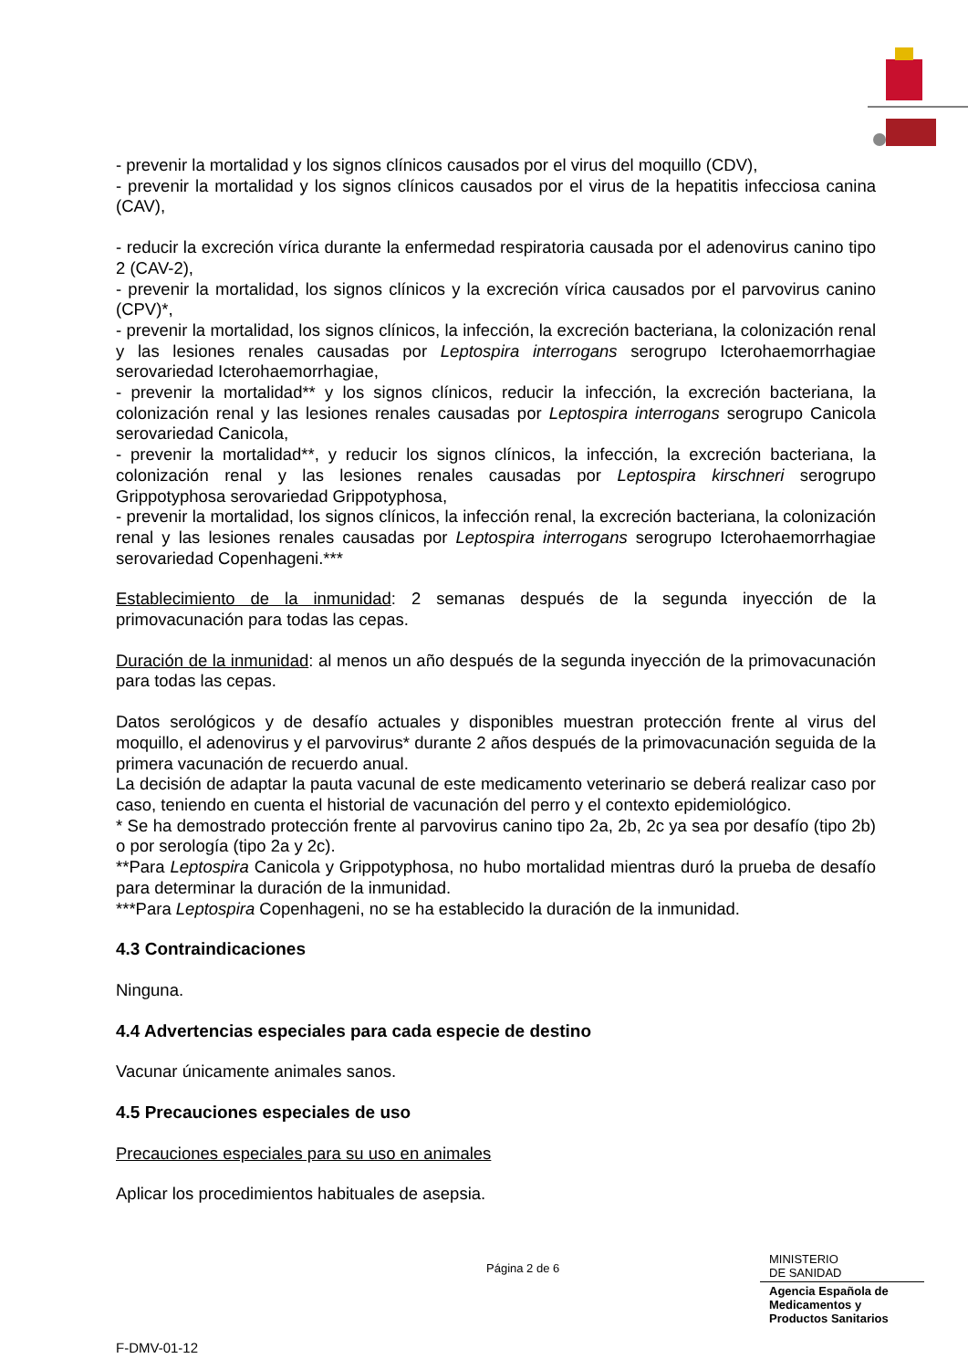- prevenir la mortalidad y los signos clínicos causados por el virus del moquillo (CDV),
- prevenir la mortalidad y los signos clínicos causados por el virus de la hepatitis infecciosa canina (CAV),
- reducir la excreción vírica durante la enfermedad respiratoria causada por el adenovirus canino tipo 2 (CAV-2),
- prevenir la mortalidad, los signos clínicos y la excreción vírica causados por el parvovirus canino (CPV)*,
- prevenir la mortalidad, los signos clínicos, la infección, la excreción bacteriana, la colonización renal y las lesiones renales causadas por Leptospira interrogans serogrupo Icterohaemorrhagiae serovariedad Icterohaemorrhagiae,
- prevenir la mortalidad** y los signos clínicos, reducir la infección, la excreción bacteriana, la colonización renal y las lesiones renales causadas por Leptospira interrogans serogrupo Canicola serovariedad Canicola,
- prevenir la mortalidad**, y reducir los signos clínicos, la infección, la excreción bacteriana, la colonización renal y las lesiones renales causadas por Leptospira kirschneri serogrupo Grippotyphosa serovariedad Grippotyphosa,
- prevenir la mortalidad, los signos clínicos, la infección renal, la excreción bacteriana, la colonización renal y las lesiones renales causadas por Leptospira interrogans serogrupo Icterohaemorrhagiae serovariedad Copenhageni.***
Establecimiento de la inmunidad: 2 semanas después de la segunda inyección de la primovacunación para todas las cepas.
Duración de la inmunidad: al menos un año después de la segunda inyección de la primovacunación para todas las cepas.
Datos serológicos y de desafío actuales y disponibles muestran protección frente al virus del moquillo, el adenovirus y el parvovirus* durante 2 años después de la primovacunación seguida de la primera vacunación de recuerdo anual.
La decisión de adaptar la pauta vacunal de este medicamento veterinario se deberá realizar caso por caso, teniendo en cuenta el historial de vacunación del perro y el contexto epidemiológico.
* Se ha demostrado protección frente al parvovirus canino tipo 2a, 2b, 2c ya sea por desafío (tipo 2b) o por serología (tipo 2a y 2c).
**Para Leptospira Canicola y Grippotyphosa, no hubo mortalidad mientras duró la prueba de desafío para determinar la duración de la inmunidad.
***Para Leptospira Copenhageni, no se ha establecido la duración de la inmunidad.
4.3 Contraindicaciones
Ninguna.
4.4 Advertencias especiales para cada especie de destino
Vacunar únicamente animales sanos.
4.5 Precauciones especiales de uso
Precauciones especiales para su uso en animales
Aplicar los procedimientos habituales de asepsia.
Página 2 de 6
MINISTERIO
DE SANIDAD
Agencia Española de
Medicamentos y
Productos Sanitarios
F-DMV-01-12